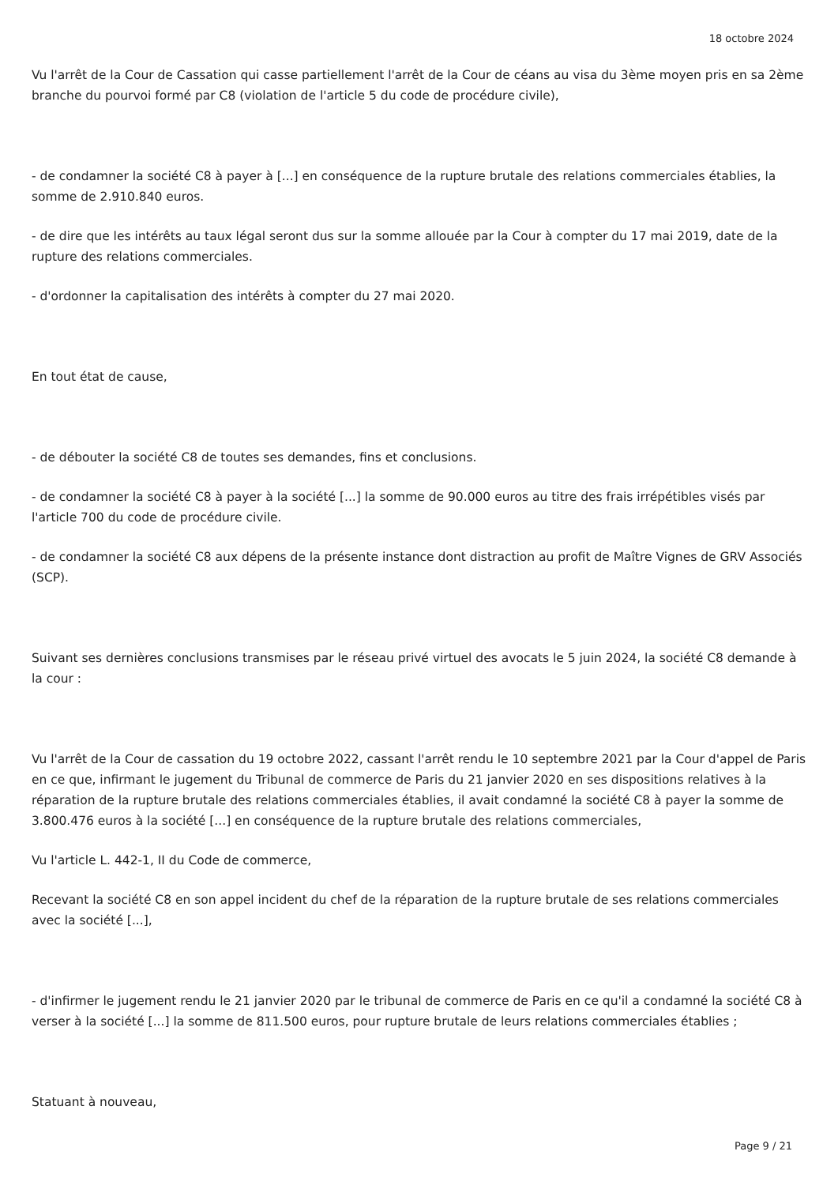18 octobre 2024
Vu l'arrêt de la Cour de Cassation qui casse partiellement l'arrêt de la Cour de céans au visa du 3ème moyen pris en sa 2ème branche du pourvoi formé par C8 (violation de l'article 5 du code de procédure civile),
- de condamner la société C8 à payer à [...] en conséquence de la rupture brutale des relations commerciales établies, la somme de 2.910.840 euros.
- de dire que les intérêts au taux légal seront dus sur la somme allouée par la Cour à compter du 17 mai 2019, date de la rupture des relations commerciales.
- d'ordonner la capitalisation des intérêts à compter du 27 mai 2020.
En tout état de cause,
- de débouter la société C8 de toutes ses demandes, fins et conclusions.
- de condamner la société C8 à payer à la société [...] la somme de 90.000 euros au titre des frais irrépétibles visés par l'article 700 du code de procédure civile.
- de condamner la société C8 aux dépens de la présente instance dont distraction au profit de Maître Vignes de GRV Associés (SCP).
Suivant ses dernières conclusions transmises par le réseau privé virtuel des avocats le 5 juin 2024, la société C8 demande à la cour :
Vu l'arrêt de la Cour de cassation du 19 octobre 2022, cassant l'arrêt rendu le 10 septembre 2021 par la Cour d'appel de Paris en ce que, infirmant le jugement du Tribunal de commerce de Paris du 21 janvier 2020 en ses dispositions relatives à la réparation de la rupture brutale des relations commerciales établies, il avait condamné la société C8 à payer la somme de 3.800.476 euros à la société [...] en conséquence de la rupture brutale des relations commerciales,
Vu l'article L. 442-1, II du Code de commerce,
Recevant la société C8 en son appel incident du chef de la réparation de la rupture brutale de ses relations commerciales avec la société [...],
- d'infirmer le jugement rendu le 21 janvier 2020 par le tribunal de commerce de Paris en ce qu'il a condamné la société C8 à verser à la société [...] la somme de 811.500 euros, pour rupture brutale de leurs relations commerciales établies ;
Statuant à nouveau,
Page 9 / 21